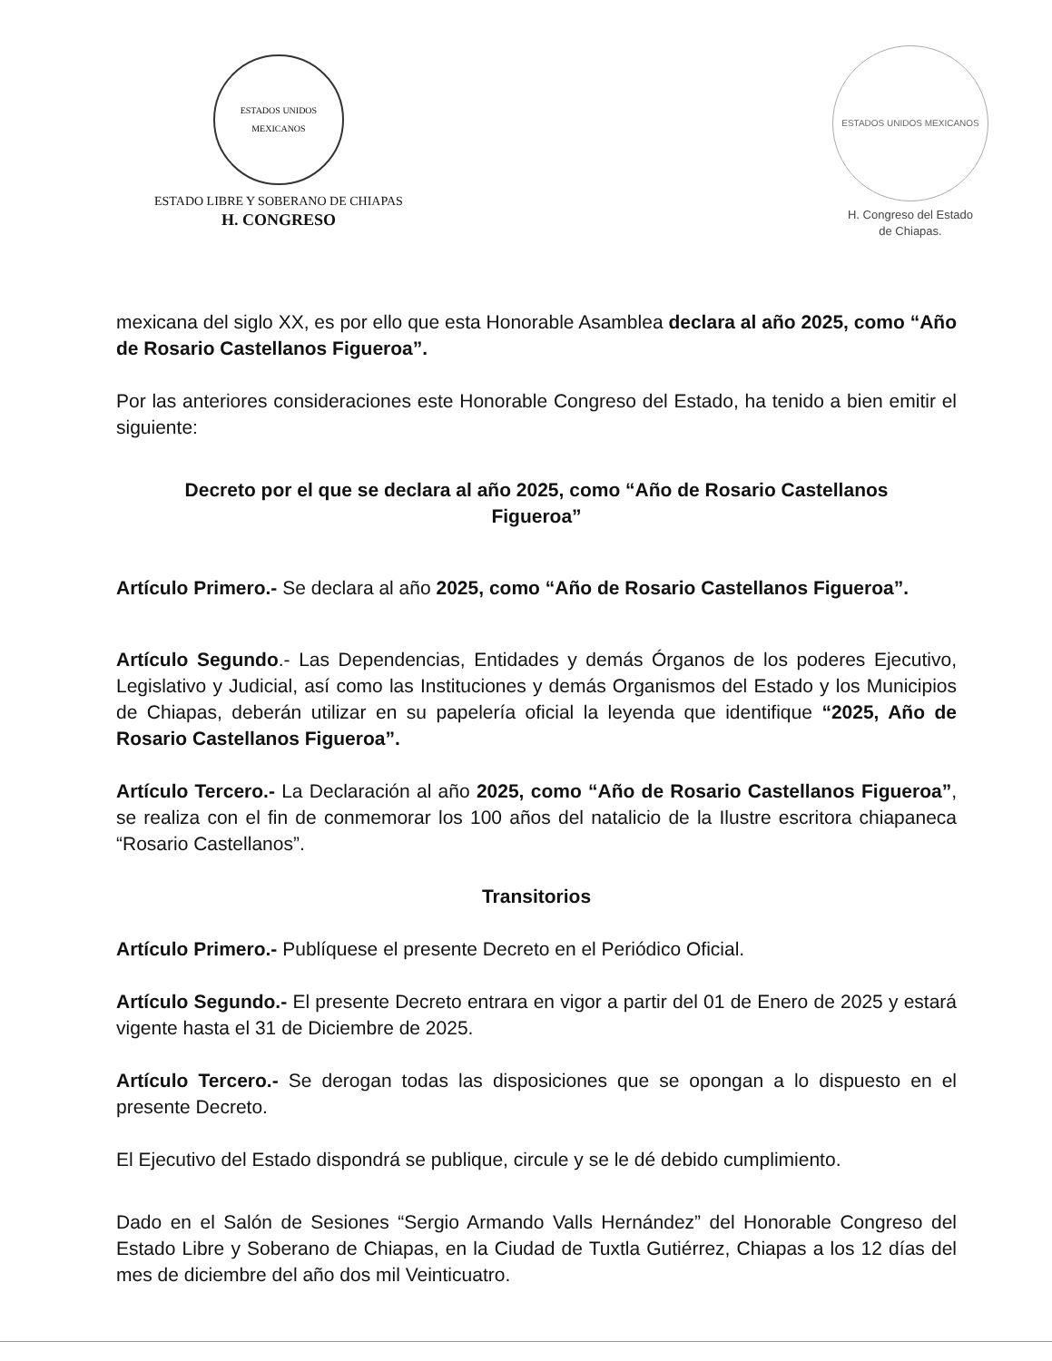ESTADOS UNIDOS MEXICANOS
ESTADO LIBRE Y SOBERANO DE CHIAPAS
H. CONGRESO
ESTADOS UNIDOS MEXICANOS
H. Congreso del Estado
de Chiapas.
mexicana del siglo XX, es por ello que esta Honorable Asamblea declara al año 2025, como “Año de Rosario Castellanos Figueroa”.
Por las anteriores consideraciones este Honorable Congreso del Estado, ha tenido a bien emitir el siguiente:
Decreto por el que se declara al año 2025, como “Año de Rosario Castellanos Figueroa”
Artículo Primero.- Se declara al año 2025, como “Año de Rosario Castellanos Figueroa”.
Artículo Segundo.- Las Dependencias, Entidades y demás Órganos de los poderes Ejecutivo, Legislativo y Judicial, así como las Instituciones y demás Organismos del Estado y los Municipios de Chiapas, deberán utilizar en su papelería oficial la leyenda que identifique “2025, Año de Rosario Castellanos Figueroa”.
Artículo Tercero.- La Declaración al año 2025, como “Año de Rosario Castellanos Figueroa”, se realiza con el fin de conmemorar los 100 años del natalicio de la Ilustre escritora chiapaneca “Rosario Castellanos”.
Transitorios
Artículo Primero.- Publíquese el presente Decreto en el Periódico Oficial.
Artículo Segundo.- El presente Decreto entrara en vigor a partir del 01 de Enero de 2025 y estará vigente hasta el 31 de Diciembre de 2025.
Artículo Tercero.- Se derogan todas las disposiciones que se opongan a lo dispuesto en el presente Decreto.
El Ejecutivo del Estado dispondrá se publique, circule y se le dé debido cumplimiento.
Dado en el Salón de Sesiones “Sergio Armando Valls Hernández” del Honorable Congreso del Estado Libre y Soberano de Chiapas, en la Ciudad de Tuxtla Gutiérrez, Chiapas a los 12 días del mes de diciembre del año dos mil Veinticuatro.